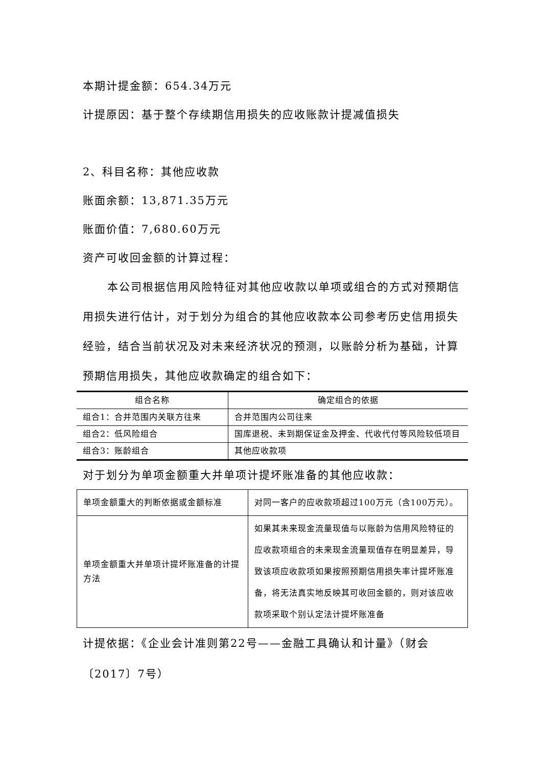本期计提金额：654.34万元
计提原因：基于整个存续期信用损失的应收账款计提减值损失
2、科目名称：其他应收款
账面余额：13,871.35万元
账面价值：7,680.60万元
资产可收回金额的计算过程：
本公司根据信用风险特征对其他应收款以单项或组合的方式对预期信用损失进行估计，对于划分为组合的其他应收款本公司参考历史信用损失经验，结合当前状况及对未来经济状况的预测，以账龄分析为基础，计算预期信用损失，其他应收款确定的组合如下：
| 组合名称 | 确定组合的依据 |
| --- | --- |
| 组合1：合并范围内关联方往来 | 合并范围内公司往来 |
| 组合2：低风险组合 | 国库退税、未到期保证金及押金、代收代付等风险较低项目 |
| 组合3：账龄组合 | 其他应收款项 |
对于划分为单项金额重大并单项计提坏账准备的其他应收款：
| 单项金额重大的判断依据或金额标准 | 对同一客户的应收款项超过100万元（含100万元）。 |
| 单项金额重大并单项计提坏账准备的计提方法 | 如果其未来现金流量现值与以账龄为信用风险特征的应收款项组合的未来现金流量现值存在明显差异，导致该项应收款项如果按照预期信用损失率计提坏账准备，将无法真实地反映其可收回金额的，则对该应收款项采取个别认定法计提坏账准备 |
计提依据：《企业会计准则第22号——金融工具确认和计量》（财会〔2017〕7号）